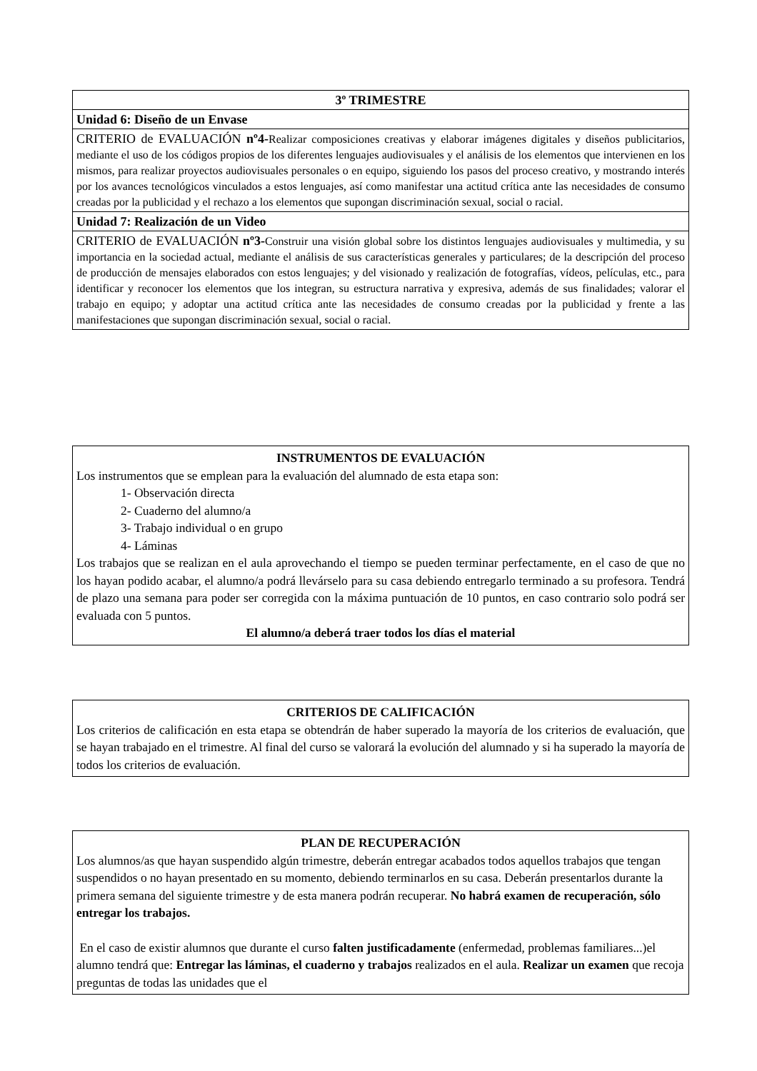| 3º TRIMESTRE |
| Unidad 6: Diseño de un Envase |
| CRITERIO de EVALUACIÓN nº4- Realizar composiciones creativas y elaborar imágenes digitales y diseños publicitarios, mediante el uso de los códigos propios de los diferentes lenguajes audiovisuales y el análisis de los elementos que intervienen en los mismos, para realizar proyectos audiovisuales personales o en equipo, siguiendo los pasos del proceso creativo, y mostrando interés por los avances tecnológicos vinculados a estos lenguajes, así como manifestar una actitud crítica ante las necesidades de consumo creadas por la publicidad y el rechazo a los elementos que supongan discriminación sexual, social o racial. |
| Unidad 7: Realización de un Video |
| CRITERIO de EVALUACIÓN nº3- Construir una visión global sobre los distintos lenguajes audiovisuales y multimedia, y su importancia en la sociedad actual, mediante el análisis de sus características generales y particulares; de la descripción del proceso de producción de mensajes elaborados con estos lenguajes; y del visionado y realización de fotografías, vídeos, películas, etc., para identificar y reconocer los elementos que los integran, su estructura narrativa y expresiva, además de sus finalidades; valorar el trabajo en equipo; y adoptar una actitud crítica ante las necesidades de consumo creadas por la publicidad y frente a las manifestaciones que supongan discriminación sexual, social o racial. |
INSTRUMENTOS DE EVALUACIÓN
Los instrumentos que se emplean para la evaluación del alumnado de esta etapa son:
1- Observación directa
2- Cuaderno del alumno/a
3- Trabajo individual o en grupo
4- Láminas
Los trabajos que se realizan en el aula aprovechando el tiempo se pueden terminar perfectamente, en el caso de que no los hayan podido acabar, el alumno/a podrá llevárselo para su casa debiendo entregarlo terminado a su profesora. Tendrá de plazo una semana para poder ser corregida con la máxima puntuación de 10 puntos, en caso contrario solo podrá ser evaluada con 5 puntos.
El alumno/a deberá traer todos los días el material
CRITERIOS DE CALIFICACIÓN
Los criterios de calificación en esta etapa se obtendrán de haber superado la mayoría de los criterios de evaluación, que se hayan trabajado en el trimestre. Al final del curso se valorará la evolución del alumnado y si ha superado la mayoría de todos los criterios de evaluación.
PLAN DE RECUPERACIÓN
Los alumnos/as que hayan suspendido algún trimestre, deberán entregar acabados todos aquellos trabajos que tengan suspendidos o no hayan presentado en su momento, debiendo terminarlos en su casa. Deberán presentarlos durante la primera semana del siguiente trimestre y de esta manera podrán recuperar. No habrá examen de recuperación, sólo entregar los trabajos.
En el caso de existir alumnos que durante el curso falten justificadamente (enfermedad, problemas familiares...)el alumno tendrá que: Entregar las láminas, el cuaderno y trabajos realizados en el aula. Realizar un examen que recoja preguntas de todas las unidades que el